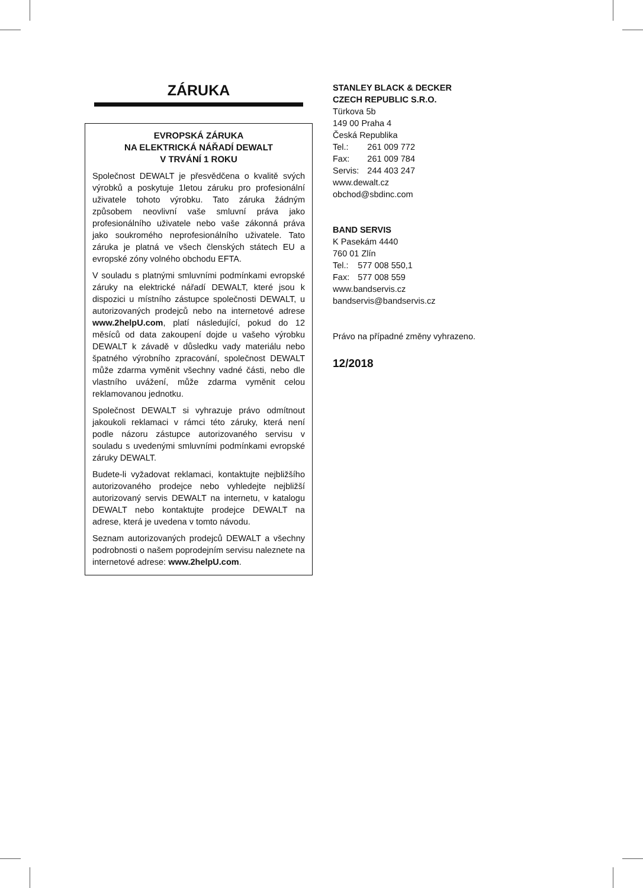ZÁRUKA
EVROPSKÁ ZÁRUKA
NA ELEKTRICKÁ NÁŘADÍ DEWALT
V TRVÁNÍ 1 ROKU
Společnost DEWALT je přesvědčena o kvalitě svých výrobků a poskytuje 1letou záruku pro profesionální uživatele tohoto výrobku. Tato záruka žádným způsobem neovlivní vaše smluvní práva jako profesionálního uživatele nebo vaše zákonná práva jako soukromého neprofesionálního uživatele. Tato záruka je platná ve všech členských státech EU a evropské zóny volného obchodu EFTA.
V souladu s platnými smluvními podmínkami evropské záruky na elektrické nářadí DEWALT, které jsou k dispozici u místního zástupce společnosti DEWALT, u autorizovaných prodejců nebo na internetové adrese www.2helpU.com, platí následující, pokud do 12 měsíců od data zakoupení dojde u vašeho výrobku DEWALT k závadě v důsledku vady materiálu nebo špatného výrobního zpracování, společnost DEWALT může zdarma vyměnit všechny vadné části, nebo dle vlastního uvážení, může zdarma vyměnit celou reklamovanou jednotku.
Společnost DEWALT si vyhrazuje právo odmítnout jakoukoli reklamaci v rámci této záruky, která není podle názoru zástupce autorizovaného servisu v souladu s uvedenými smluvními podmínkami evropské záruky DEWALT.
Budete-li vyžadovat reklamaci, kontaktujte nejbližšího autorizovaného prodejce nebo vyhledejte nejbližší autorizovaný servis DEWALT na internetu, v katalogu DEWALT nebo kontaktujte prodejce DEWALT na adrese, která je uvedena v tomto návodu.
Seznam autorizovaných prodejců DEWALT a všechny podrobnosti o našem poprodejním servisu naleznete na internetové adrese: www.2helpU.com.
STANLEY BLACK & DECKER
CZECH REPUBLIC S.R.O.
Türkova 5b
149 00 Praha 4
Česká Republika
| Tel.: | 261 009 772 |
| Fax: | 261 009 784 |
| Servis: | 244 403 247 |
www.dewalt.cz
obchod@sbdinc.com
BAND SERVIS
K Pasekám 4440
760 01 Zlín
| Tel.: | 577 008 550,1 |
| Fax: | 577 008 559 |
www.bandservis.cz
bandservis@bandservis.cz
Právo na případné změny vyhrazeno.
12/2018